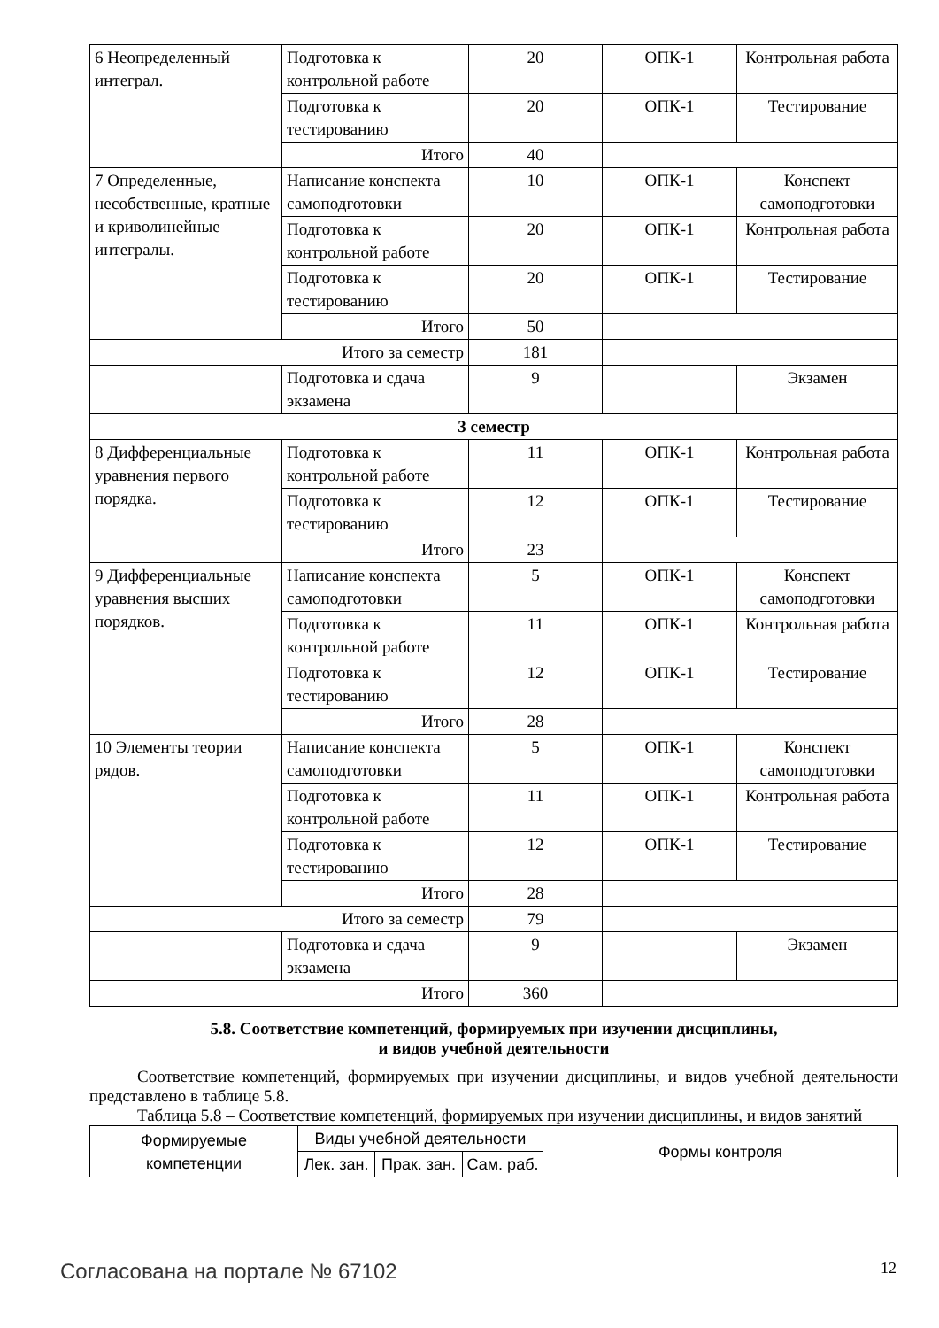| 6 Неопределенный интеграл. | Подготовка к контрольной работе | 20 | ОПК-1 | Контрольная работа |
| | Подготовка к тестированию | 20 | ОПК-1 | Тестирование |
| | Итого | 40 | | |
| 7 Определенные, несобственные, кратные и криволинейные интегралы. | Написание конспекта самоподготовки | 10 | ОПК-1 | Конспект самоподготовки |
| | Подготовка к контрольной работе | 20 | ОПК-1 | Контрольная работа |
| | Подготовка к тестированию | 20 | ОПК-1 | Тестирование |
| | Итого | 50 | | |
| Итого за семестр | | 181 | | |
| | Подготовка и сдача экзамена | 9 | | Экзамен |
| 3 семестр | | | | |
| 8 Дифференциальные уравнения первого порядка. | Подготовка к контрольной работе | 11 | ОПК-1 | Контрольная работа |
| | Подготовка к тестированию | 12 | ОПК-1 | Тестирование |
| | Итого | 23 | | |
| 9 Дифференциальные уравнения высших порядков. | Написание конспекта самоподготовки | 5 | ОПК-1 | Конспект самоподготовки |
| | Подготовка к контрольной работе | 11 | ОПК-1 | Контрольная работа |
| | Подготовка к тестированию | 12 | ОПК-1 | Тестирование |
| | Итого | 28 | | |
| 10 Элементы теории рядов. | Написание конспекта самоподготовки | 5 | ОПК-1 | Конспект самоподготовки |
| | Подготовка к контрольной работе | 11 | ОПК-1 | Контрольная работа |
| | Подготовка к тестированию | 12 | ОПК-1 | Тестирование |
| | Итого | 28 | | |
| Итого за семестр | | 79 | | |
| | Подготовка и сдача экзамена | 9 | | Экзамен |
| Итого | | 360 | | |
5.8. Соответствие компетенций, формируемых при изучении дисциплины,
и видов учебной деятельности
Соответствие компетенций, формируемых при изучении дисциплины, и видов учебной деятельности представлено в таблице 5.8.
Таблица 5.8 – Соответствие компетенций, формируемых при изучении дисциплины, и видов занятий
| Формируемые компетенции | Виды учебной деятельности | | | Формы контроля |
| | Лек. зан. | Прак. зан. | Сам. раб. | |
Согласована на портале № 67102 12